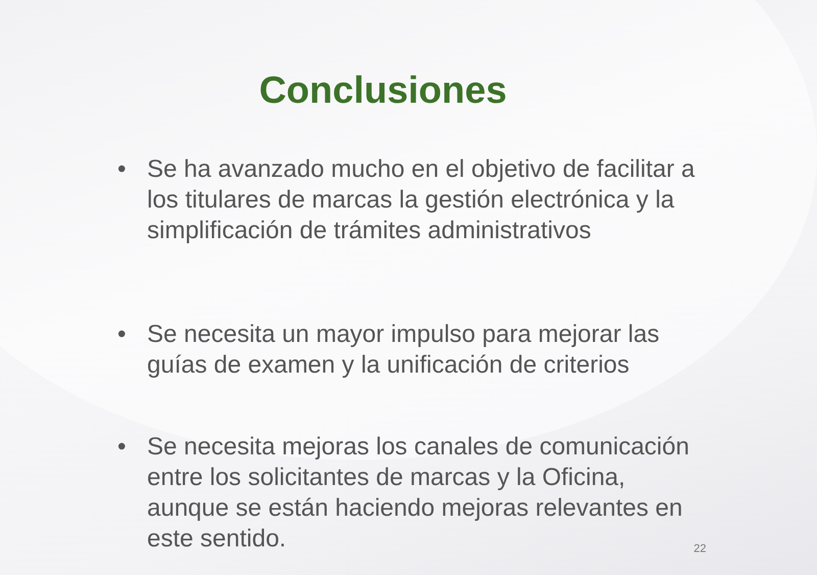Conclusiones
• Se ha avanzado mucho en el objetivo de facilitar a los titulares de marcas la gestión electrónica y la simplificación de trámites administrativos
• Se necesita un mayor impulso para mejorar las guías de examen y la unificación de criterios
• Se necesita mejoras los canales de comunicación entre los solicitantes de marcas y la Oficina, aunque se están haciendo mejoras relevantes en este sentido.
22